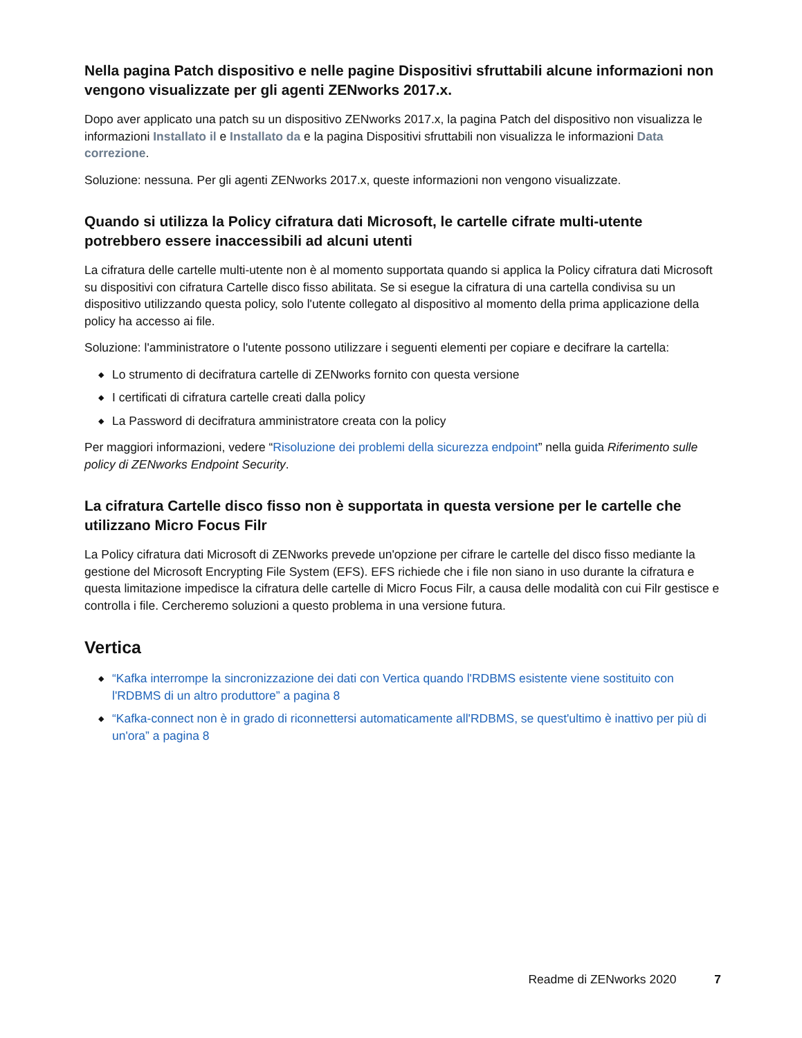Nella pagina Patch dispositivo e nelle pagine Dispositivi sfruttabili alcune informazioni non vengono visualizzate per gli agenti ZENworks 2017.x.
Dopo aver applicato una patch su un dispositivo ZENworks 2017.x, la pagina Patch del dispositivo non visualizza le informazioni Installato il e Installato da e la pagina Dispositivi sfruttabili non visualizza le informazioni Data correzione.
Soluzione: nessuna. Per gli agenti ZENworks 2017.x, queste informazioni non vengono visualizzate.
Quando si utilizza la Policy cifratura dati Microsoft, le cartelle cifrate multi-utente potrebbero essere inaccessibili ad alcuni utenti
La cifratura delle cartelle multi-utente non è al momento supportata quando si applica la Policy cifratura dati Microsoft su dispositivi con cifratura Cartelle disco fisso abilitata. Se si esegue la cifratura di una cartella condivisa su un dispositivo utilizzando questa policy, solo l'utente collegato al dispositivo al momento della prima applicazione della policy ha accesso ai file.
Soluzione: l'amministratore o l'utente possono utilizzare i seguenti elementi per copiare e decifrare la cartella:
◆ Lo strumento di decifratura cartelle di ZENworks fornito con questa versione
◆ I certificati di cifratura cartelle creati dalla policy
◆ La Password di decifratura amministratore creata con la policy
Per maggiori informazioni, vedere “Risoluzione dei problemi della sicurezza endpoint” nella guida Riferimento sulle policy di ZENworks Endpoint Security.
La cifratura Cartelle disco fisso non è supportata in questa versione per le cartelle che utilizzano Micro Focus Filr
La Policy cifratura dati Microsoft di ZENworks prevede un'opzione per cifrare le cartelle del disco fisso mediante la gestione del Microsoft Encrypting File System (EFS). EFS richiede che i file non siano in uso durante la cifratura e questa limitazione impedisce la cifratura delle cartelle di Micro Focus Filr, a causa delle modalità con cui Filr gestisce e controlla i file. Cercheremo soluzioni a questo problema in una versione futura.
Vertica
◆ “Kafka interrompe la sincronizzazione dei dati con Vertica quando l'RDBMS esistente viene sostituito con l'RDBMS di un altro produttore” a pagina 8
◆ “Kafka-connect non è in grado di riconnettersi automaticamente all'RDBMS, se quest'ultimo è inattivo per più di un'ora” a pagina 8
Readme di ZENworks 2020 7